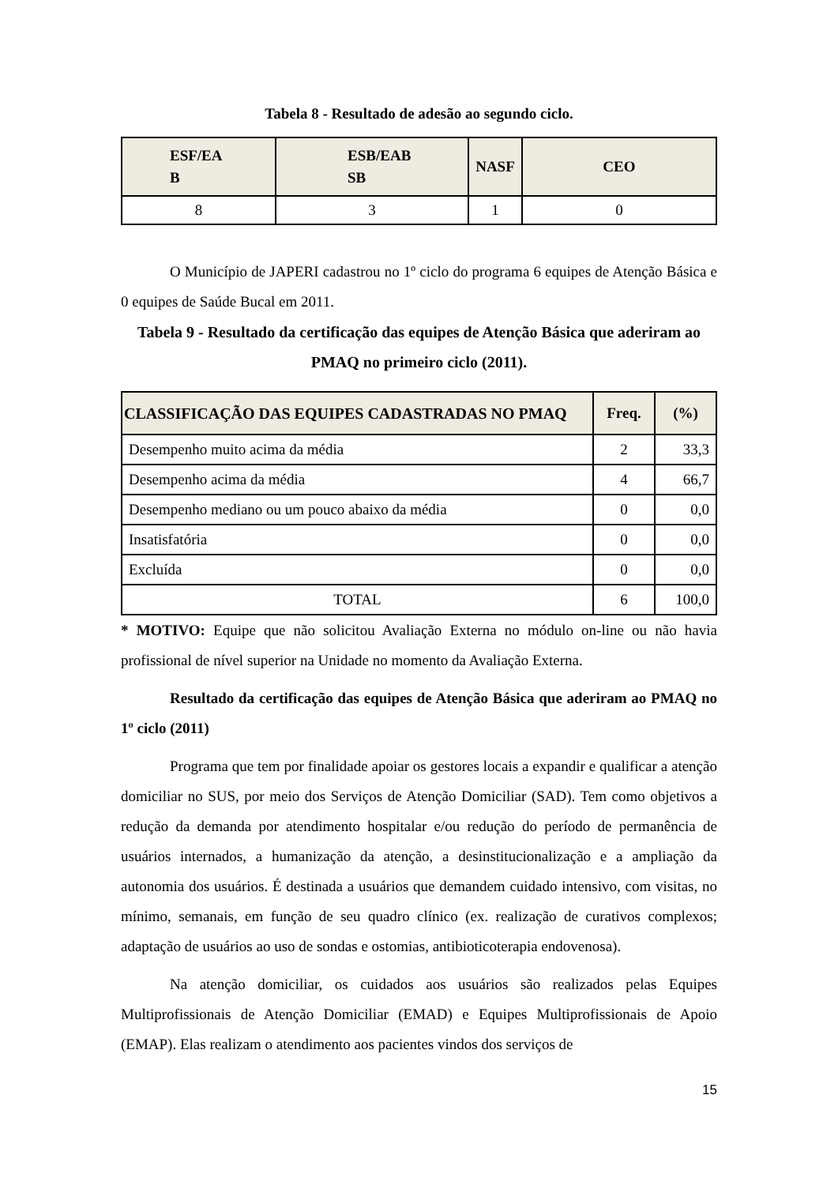Tabela 8 - Resultado de adesão ao segundo ciclo.
| ESF/EA B | ESB/EAB SB | NASF | CEO |
| --- | --- | --- | --- |
| 8 | 3 | 1 | 0 |
O Município de JAPERI cadastrou no 1º ciclo do programa 6 equipes de Atenção Básica e 0 equipes de Saúde Bucal em 2011.
Tabela 9 - Resultado da certificação das equipes de Atenção Básica que aderiram ao PMAQ no primeiro ciclo (2011).
| CLASSIFICAÇÃO DAS EQUIPES CADASTRADAS NO PMAQ | Freq. | (%) |
| --- | --- | --- |
| Desempenho muito acima da média | 2 | 33,3 |
| Desempenho acima da média | 4 | 66,7 |
| Desempenho mediano ou um pouco abaixo da média | 0 | 0,0 |
| Insatisfatória | 0 | 0,0 |
| Excluída | 0 | 0,0 |
| TOTAL | 6 | 100,0 |
* MOTIVO: Equipe que não solicitou Avaliação Externa no módulo on-line ou não havia profissional de nível superior na Unidade no momento da Avaliação Externa.
Resultado da certificação das equipes de Atenção Básica que aderiram ao PMAQ no 1º ciclo (2011)
Programa que tem por finalidade apoiar os gestores locais a expandir e qualificar a atenção domiciliar no SUS, por meio dos Serviços de Atenção Domiciliar (SAD). Tem como objetivos a redução da demanda por atendimento hospitalar e/ou redução do período de permanência de usuários internados, a humanização da atenção, a desinstitucionalização e a ampliação da autonomia dos usuários. É destinada a usuários que demandem cuidado intensivo, com visitas, no mínimo, semanais, em função de seu quadro clínico (ex. realização de curativos complexos; adaptação de usuários ao uso de sondas e ostomias, antibioticoterapia endovenosa).
Na atenção domiciliar, os cuidados aos usuários são realizados pelas Equipes Multiprofissionais de Atenção Domiciliar (EMAD) e Equipes Multiprofissionais de Apoio (EMAP). Elas realizam o atendimento aos pacientes vindos dos serviços de
15